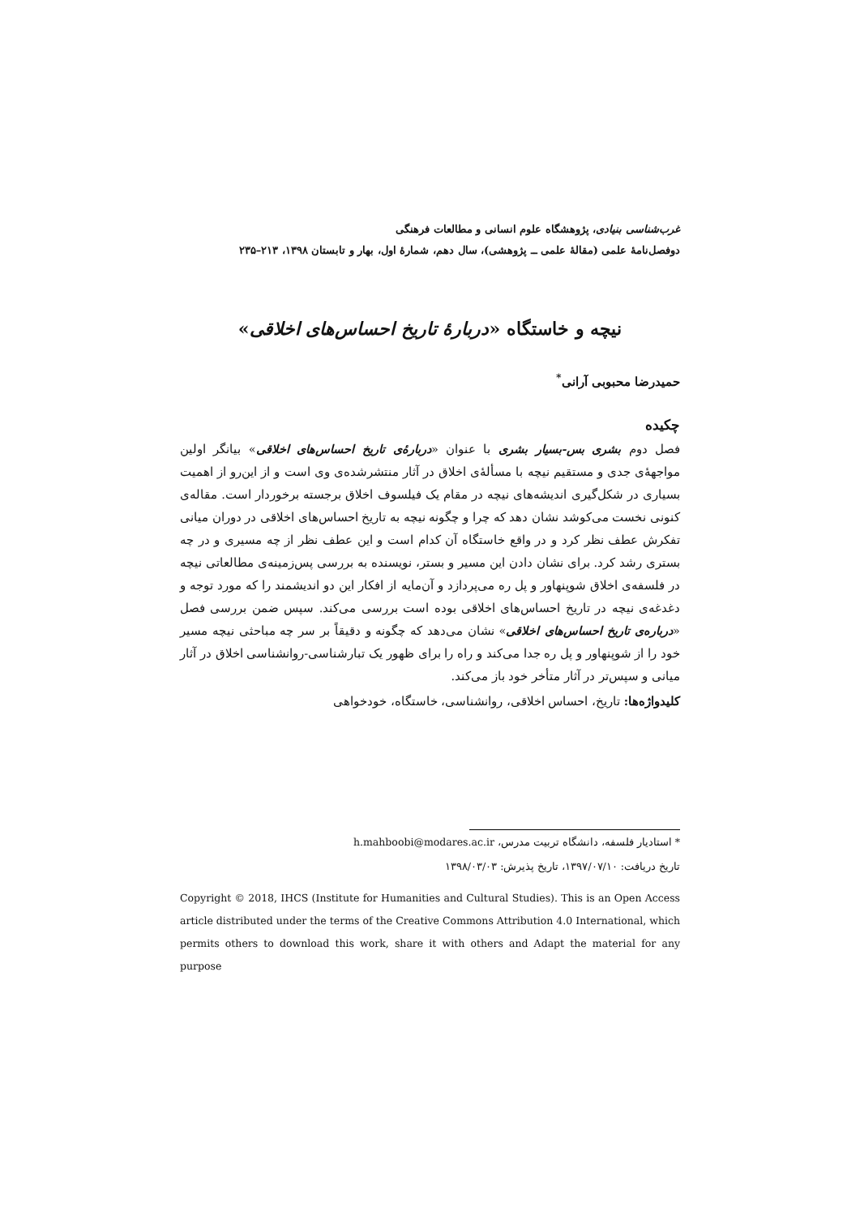غرب‌شناسی بنیادی، پژوهشگاه علوم انسانی و مطالعات فرهنگی
دوفصل‌نامهٔ علمی (مقالهٔ علمی ــ پژوهشی)، سال دهم، شمارهٔ اول، بهار و تابستان ۱۳۹۸، ۲۱۳–۲۳۵
نیچه و خاستگاه «دربارهٔ تاریخ احساس‌های اخلاقی»
حمیدرضا محبوبی آرانی<sup>*</sup>
چکیده
فصل دوم بشری بس-بسیار بشری با عنوان «دربارهٔ‌ی تاریخ احساس‌های اخلاقی» بیانگر اولین مواجههٔ‌ی جدی و مستقیم نیچه با مسألهٔ‌ی اخلاق در آثار منتشرشده‌ی وی است و از این‌رو از اهمیت بسیاری در شکل‌گیری اندیشه‌های نیچه در مقام یک فیلسوف اخلاق برجسته برخوردار است. مقاله‌ی کنونی نخست می‌کوشد نشان دهد که چرا و چگونه نیچه به تاریخ احساس‌های اخلاقی در دوران میانی تفکرش عطف نظر کرد و در واقع خاستگاه آن کدام است و این عطف نظر از چه مسیری و در چه بستری رشد کرد. برای نشان دادن این مسیر و بستر، نویسنده به بررسی پس‌زمینه‌ی مطالعاتی نیچه در فلسفه‌ی اخلاق شوپنهاور و پل ره می‌پردازد و آن‌مایه از افکار این دو اندیشمند را که مورد توجه و دغدغه‌ی نیچه در تاریخ احساس‌های اخلاقی بوده است بررسی می‌کند. سپس ضمن بررسی فصل «درباره‌ی تاریخ احساس‌های اخلاقی» نشان می‌دهد که چگونه و دقیقاً بر سر چه مباحثی نیچه مسیر خود را از شوپنهاور و پل ره جدا می‌کند و راه را برای ظهور یک تبارشناسی-روانشناسی اخلاق در آثار میانی و سپس‌تر در آثار متأخر خود باز می‌کند.
کلیدواژه‌ها: تاریخ، احساس اخلاقی، روانشناسی، خاستگاه، خودخواهی
* استادیار فلسفه، دانشگاه تربیت مدرس، h.mahboobi@modares.ac.ir
تاریخ دریافت: ۱۳۹۷/۰۷/۱۰، تاریخ پذیرش: ۱۳۹۸/۰۳/۰۳
Copyright © 2018, IHCS (Institute for Humanities and Cultural Studies). This is an Open Access article distributed under the terms of the Creative Commons Attribution 4.0 International, which permits others to download this work, share it with others and Adapt the material for any purpose